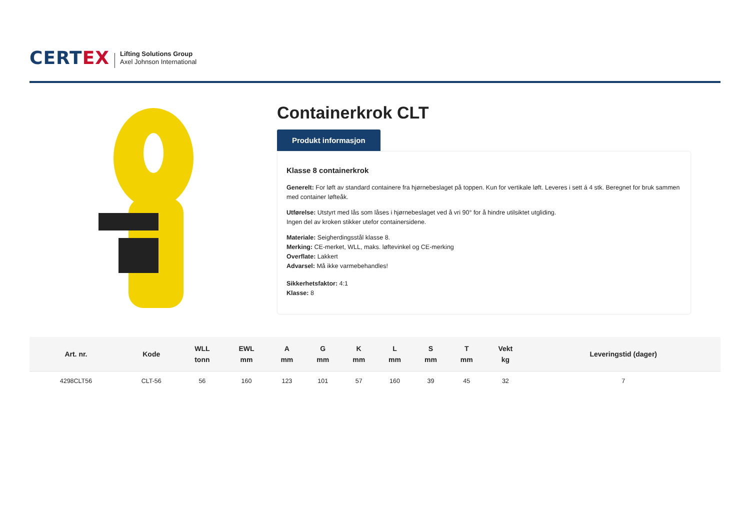CERTEX
Lifting Solutions Group
Axel Johnson International
Containerkrok CLT
Produkt informasjon
Klasse 8 containerkrok
Generelt: For løft av standard containere fra hjørnebeslaget på toppen. Kun for vertikale løft. Leveres i sett á 4 stk. Beregnet for bruk sammen med container løfteåk.
Utførelse: Utstyrt med lås som låses i hjørnebeslaget ved å vri 90° for å hindre utilsiktet utgliding.
Ingen del av kroken stikker utefor containersidene.
Materiale: Seigherdingsstål klasse 8.
Merking: CE-merket, WLL, maks. løftevinkel og CE-merking
Overflate: Lakkert
Advarsel: Må ikke varmebehandles!
Sikkerhetsfaktor: 4:1
Klasse: 8
| Art. nr. | Kode | WLL tonn | EWL mm | A mm | G mm | K mm | L mm | S mm | T mm | Vekt kg | Leveringstid (dager) |
| --- | --- | --- | --- | --- | --- | --- | --- | --- | --- | --- | --- |
| 4298CLT56 | CLT-56 | 56 | 160 | 123 | 101 | 57 | 160 | 39 | 45 | 32 | 7 |